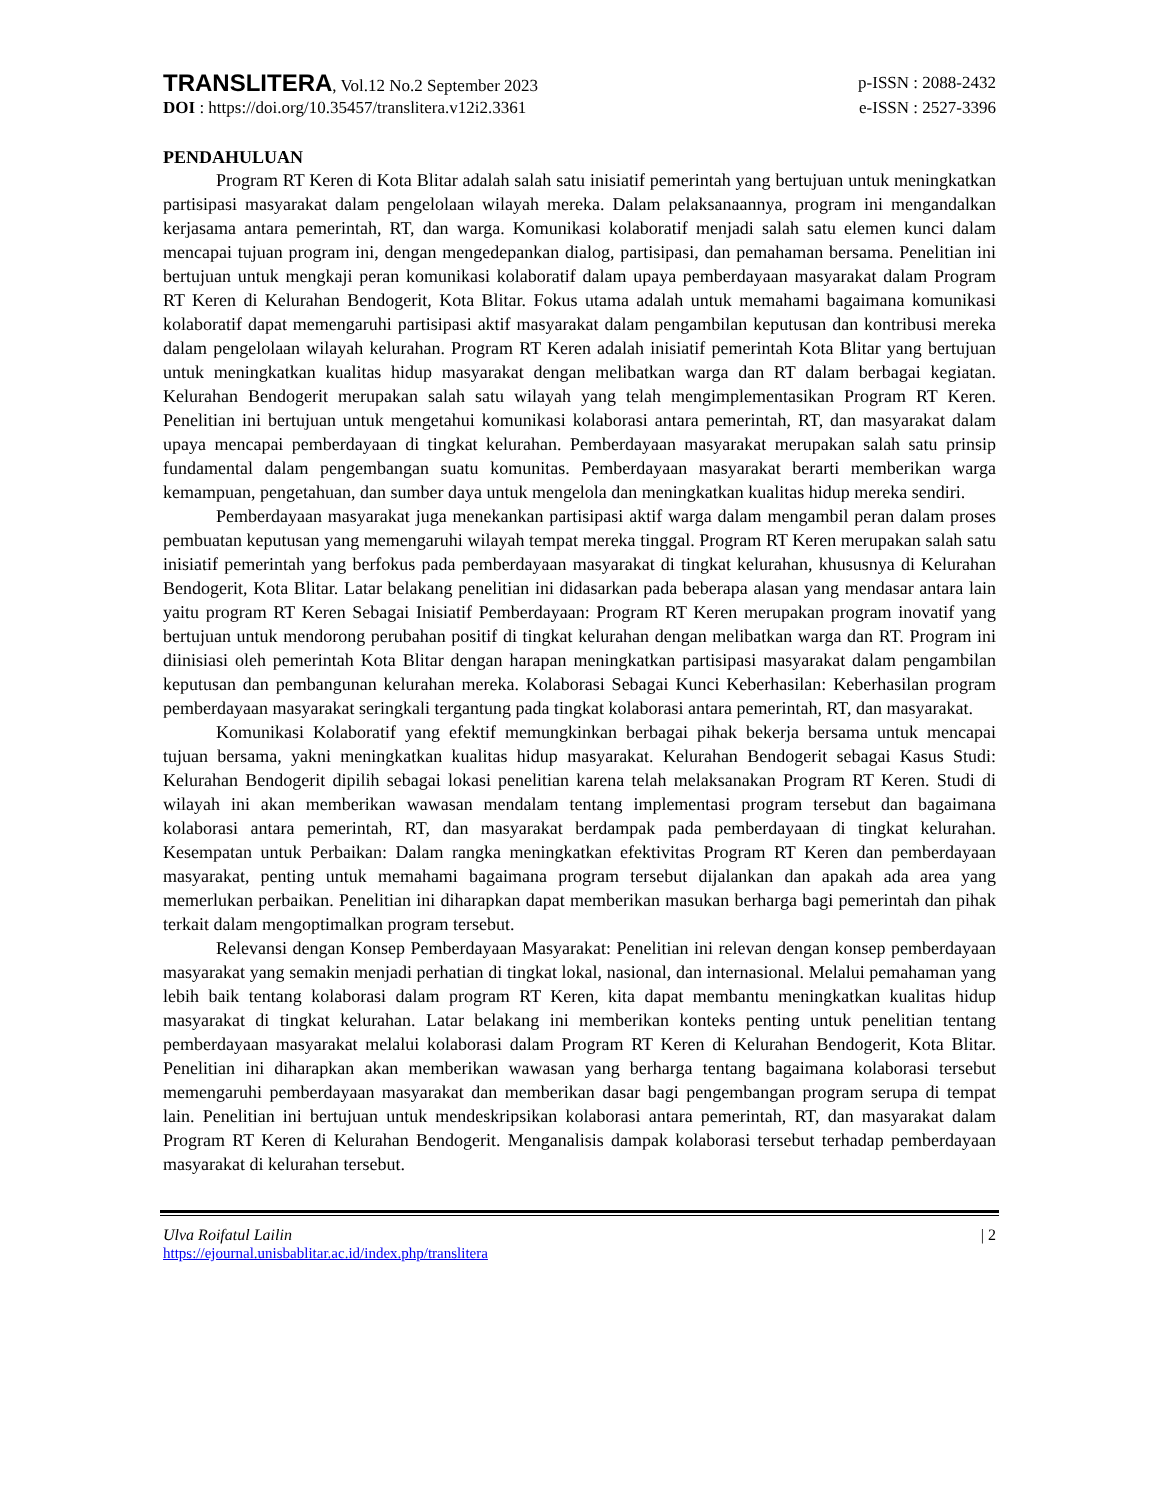TRANSLITERA, Vol.12 No.2 September 2023
p-ISSN : 2088-2432
DOI : https://doi.org/10.35457/translitera.v12i2.3361
e-ISSN : 2527-3396
PENDAHULUAN
Program RT Keren di Kota Blitar adalah salah satu inisiatif pemerintah yang bertujuan untuk meningkatkan partisipasi masyarakat dalam pengelolaan wilayah mereka. Dalam pelaksanaannya, program ini mengandalkan kerjasama antara pemerintah, RT, dan warga. Komunikasi kolaboratif menjadi salah satu elemen kunci dalam mencapai tujuan program ini, dengan mengedepankan dialog, partisipasi, dan pemahaman bersama. Penelitian ini bertujuan untuk mengkaji peran komunikasi kolaboratif dalam upaya pemberdayaan masyarakat dalam Program RT Keren di Kelurahan Bendogerit, Kota Blitar. Fokus utama adalah untuk memahami bagaimana komunikasi kolaboratif dapat memengaruhi partisipasi aktif masyarakat dalam pengambilan keputusan dan kontribusi mereka dalam pengelolaan wilayah kelurahan. Program RT Keren adalah inisiatif pemerintah Kota Blitar yang bertujuan untuk meningkatkan kualitas hidup masyarakat dengan melibatkan warga dan RT dalam berbagai kegiatan. Kelurahan Bendogerit merupakan salah satu wilayah yang telah mengimplementasikan Program RT Keren. Penelitian ini bertujuan untuk mengetahui komunikasi kolaborasi antara pemerintah, RT, dan masyarakat dalam upaya mencapai pemberdayaan di tingkat kelurahan. Pemberdayaan masyarakat merupakan salah satu prinsip fundamental dalam pengembangan suatu komunitas. Pemberdayaan masyarakat berarti memberikan warga kemampuan, pengetahuan, dan sumber daya untuk mengelola dan meningkatkan kualitas hidup mereka sendiri.
Pemberdayaan masyarakat juga menekankan partisipasi aktif warga dalam mengambil peran dalam proses pembuatan keputusan yang memengaruhi wilayah tempat mereka tinggal. Program RT Keren merupakan salah satu inisiatif pemerintah yang berfokus pada pemberdayaan masyarakat di tingkat kelurahan, khususnya di Kelurahan Bendogerit, Kota Blitar. Latar belakang penelitian ini didasarkan pada beberapa alasan yang mendasar antara lain yaitu program RT Keren Sebagai Inisiatif Pemberdayaan: Program RT Keren merupakan program inovatif yang bertujuan untuk mendorong perubahan positif di tingkat kelurahan dengan melibatkan warga dan RT. Program ini diinisiasi oleh pemerintah Kota Blitar dengan harapan meningkatkan partisipasi masyarakat dalam pengambilan keputusan dan pembangunan kelurahan mereka. Kolaborasi Sebagai Kunci Keberhasilan: Keberhasilan program pemberdayaan masyarakat seringkali tergantung pada tingkat kolaborasi antara pemerintah, RT, dan masyarakat.
Komunikasi Kolaboratif yang efektif memungkinkan berbagai pihak bekerja bersama untuk mencapai tujuan bersama, yakni meningkatkan kualitas hidup masyarakat. Kelurahan Bendogerit sebagai Kasus Studi: Kelurahan Bendogerit dipilih sebagai lokasi penelitian karena telah melaksanakan Program RT Keren. Studi di wilayah ini akan memberikan wawasan mendalam tentang implementasi program tersebut dan bagaimana kolaborasi antara pemerintah, RT, dan masyarakat berdampak pada pemberdayaan di tingkat kelurahan. Kesempatan untuk Perbaikan: Dalam rangka meningkatkan efektivitas Program RT Keren dan pemberdayaan masyarakat, penting untuk memahami bagaimana program tersebut dijalankan dan apakah ada area yang memerlukan perbaikan. Penelitian ini diharapkan dapat memberikan masukan berharga bagi pemerintah dan pihak terkait dalam mengoptimalkan program tersebut.
Relevansi dengan Konsep Pemberdayaan Masyarakat: Penelitian ini relevan dengan konsep pemberdayaan masyarakat yang semakin menjadi perhatian di tingkat lokal, nasional, dan internasional. Melalui pemahaman yang lebih baik tentang kolaborasi dalam program RT Keren, kita dapat membantu meningkatkan kualitas hidup masyarakat di tingkat kelurahan. Latar belakang ini memberikan konteks penting untuk penelitian tentang pemberdayaan masyarakat melalui kolaborasi dalam Program RT Keren di Kelurahan Bendogerit, Kota Blitar. Penelitian ini diharapkan akan memberikan wawasan yang berharga tentang bagaimana kolaborasi tersebut memengaruhi pemberdayaan masyarakat dan memberikan dasar bagi pengembangan program serupa di tempat lain. Penelitian ini bertujuan untuk mendeskripsikan kolaborasi antara pemerintah, RT, dan masyarakat dalam Program RT Keren di Kelurahan Bendogerit. Menganalisis dampak kolaborasi tersebut terhadap pemberdayaan masyarakat di kelurahan tersebut.
Ulva Roifatul Lailin | 2
https://ejournal.unisbablitar.ac.id/index.php/translitera